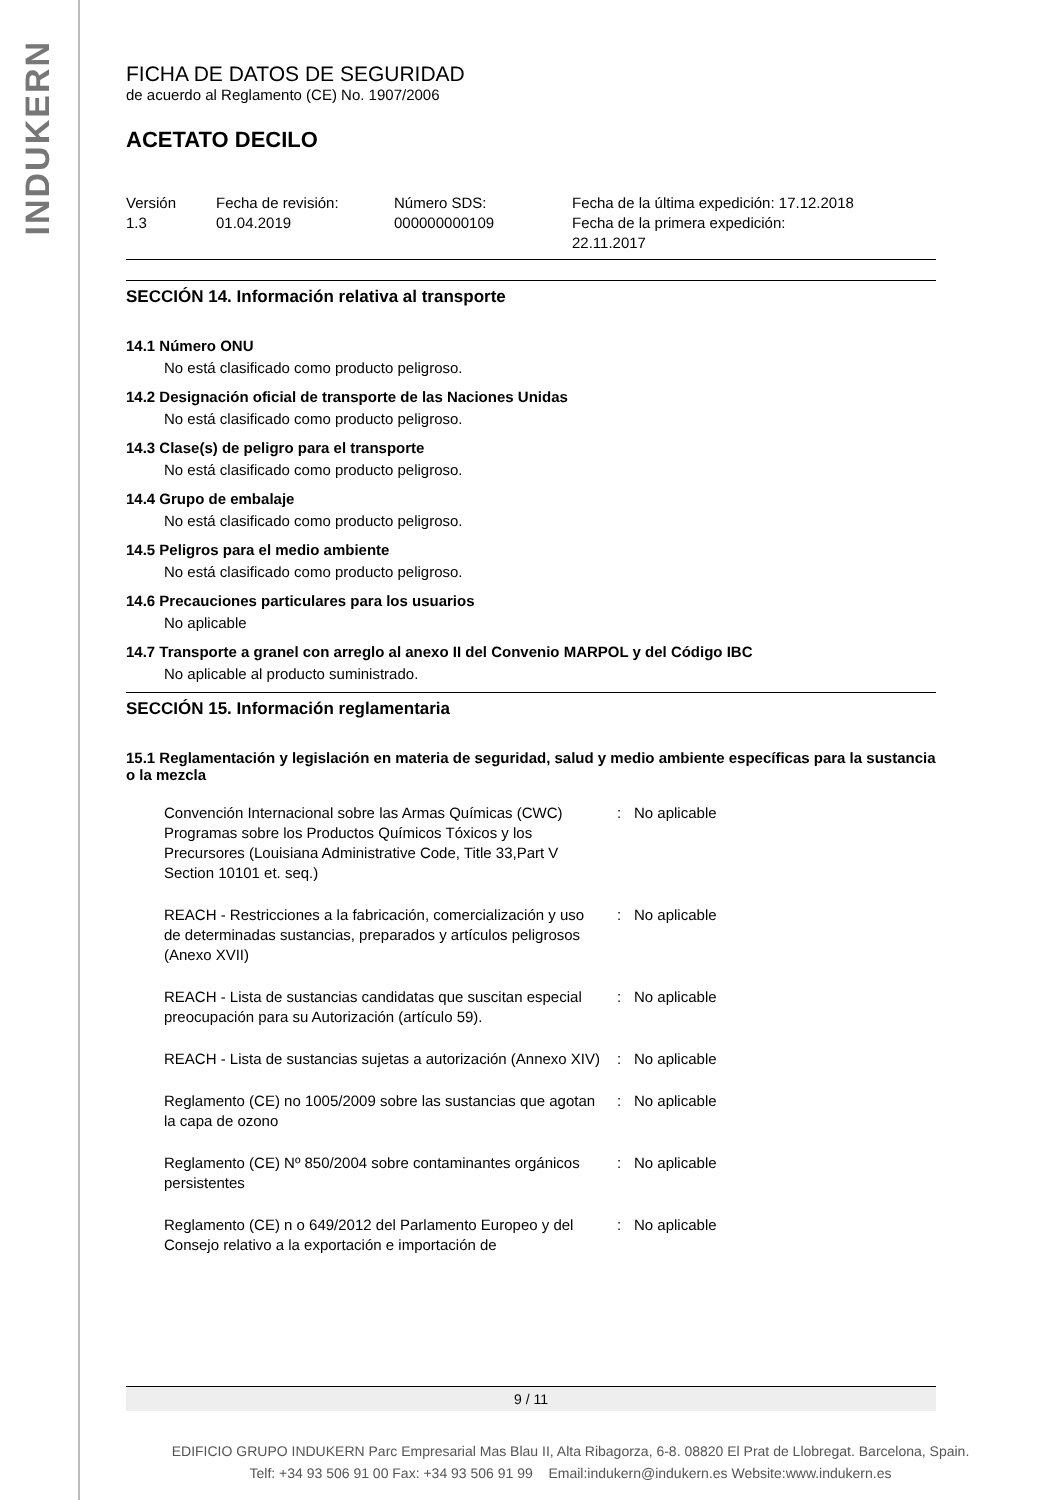INDUKERN
FICHA DE DATOS DE SEGURIDAD
de acuerdo al Reglamento (CE) No. 1907/2006
ACETATO DECILO
Versión
1.3
Fecha de revisión:
01.04.2019
Número SDS:
000000000109
Fecha de la última expedición: 17.12.2018
Fecha de la primera expedición:
22.11.2017
SECCIÓN 14. Información relativa al transporte
14.1 Número ONU
No está clasificado como producto peligroso.
14.2 Designación oficial de transporte de las Naciones Unidas
No está clasificado como producto peligroso.
14.3 Clase(s) de peligro para el transporte
No está clasificado como producto peligroso.
14.4 Grupo de embalaje
No está clasificado como producto peligroso.
14.5 Peligros para el medio ambiente
No está clasificado como producto peligroso.
14.6 Precauciones particulares para los usuarios
No aplicable
14.7 Transporte a granel con arreglo al anexo II del Convenio MARPOL y del Código IBC
No aplicable al producto suministrado.
SECCIÓN 15. Información reglamentaria
15.1 Reglamentación y legislación en materia de seguridad, salud y medio ambiente específicas para la sustancia o la mezcla
| Convención Internacional sobre las Armas Químicas (CWC) Programas sobre los Productos Químicos Tóxicos y los Precursores (Louisiana Administrative Code, Title 33,Part V Section 10101 et. seq.) | : | No aplicable |
| REACH - Restricciones a la fabricación, comercialización y uso de determinadas sustancias, preparados y artículos peligrosos (Anexo XVII) | : | No aplicable |
| REACH - Lista de sustancias candidatas que suscitan especial preocupación para su Autorización (artículo 59). | : | No aplicable |
| REACH - Lista de sustancias sujetas a autorización (Annexo XIV) | : | No aplicable |
| Reglamento (CE) no 1005/2009 sobre las sustancias que agotan la capa de ozono | : | No aplicable |
| Reglamento (CE) Nº 850/2004 sobre contaminantes orgánicos persistentes | : | No aplicable |
| Reglamento (CE) n o 649/2012 del Parlamento Europeo y del Consejo relativo a la exportación e importación de | : | No aplicable |
9 / 11
EDIFICIO GRUPO INDUKERN Parc Empresarial Mas Blau II, Alta Ribagorza, 6-8. 08820 El Prat de Llobregat. Barcelona, Spain.
Telf: +34 93 506 91 00 Fax: +34 93 506 91 99 Email:indukern@indukern.es Website:www.indukern.es